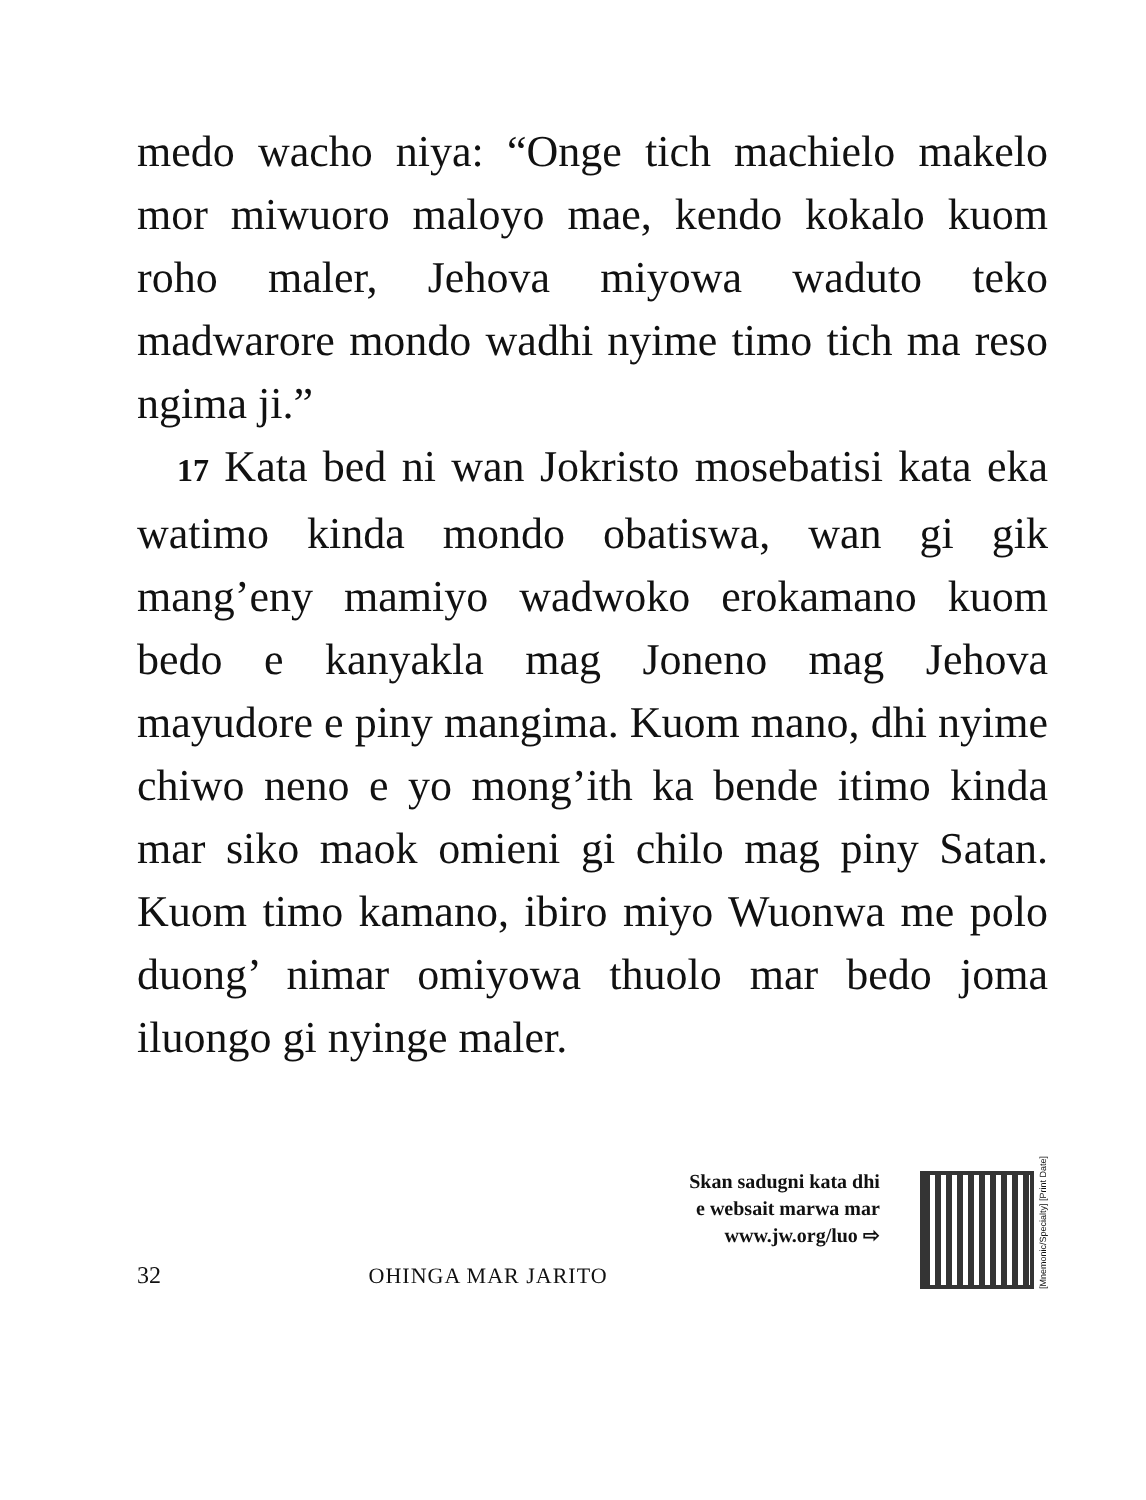medo wacho niya: “Onge tich machielo makelo mor miwuoro maloyo mae, kendo kokalo kuom roho maler, Jehova miyowa waduto teko madwarore mondo wadhi nyime timo tich ma reso ngima ji.”
17 Kata bed ni wan Jokristo mosebatisi kata eka watimo kinda mondo obatiswa, wan gi gik mang’eny mamiyo wadwoko erokamano kuom bedo e kanyakla mag Joneno mag Jehova mayudore e piny mangima. Kuom mano, dhi nyime chiwo neno e yo mong’ith ka bende itimo kinda mar siko maok omieni gi chilo mag piny Satan. Kuom timo kamano, ibiro miyo Wuonwa me polo duong’ nimar omiyowa thuolo mar bedo joma iluongo gi nyinge maler.
32
OHINGA MAR JARITO
Skan sadugni kata dhi
e websait marwa mar
www.jw.org/luo ⇨
[Mnemonic/Specialty] [Print Date]